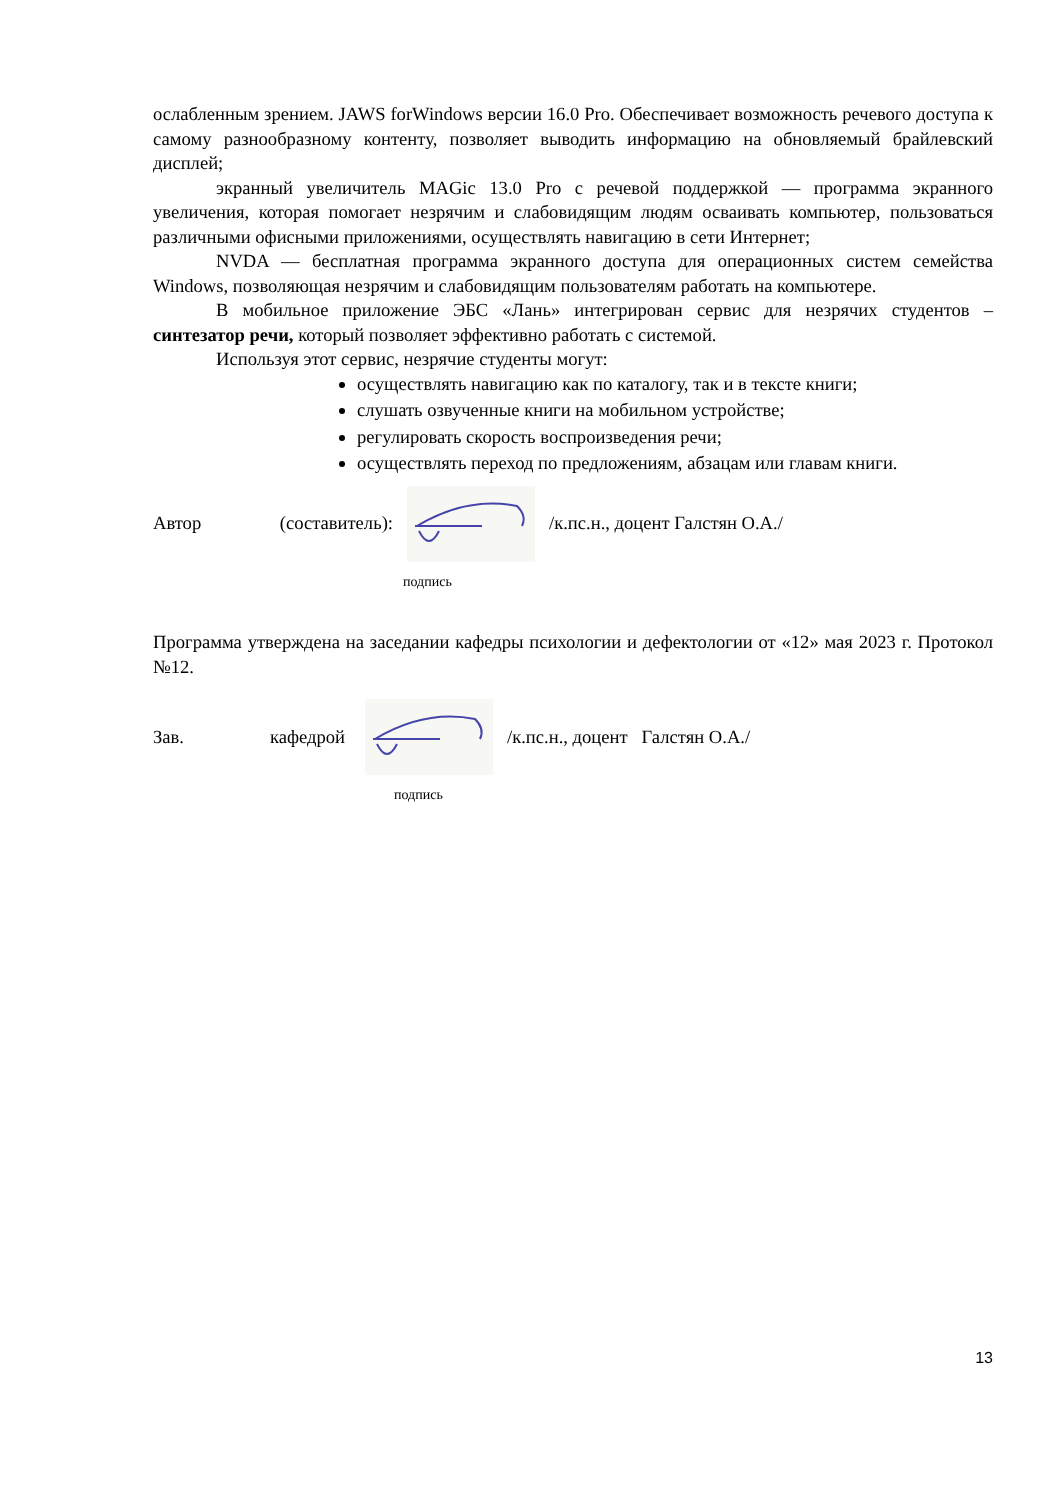ослабленным зрением. JAWS forWindows версии 16.0 Pro. Обеспечивает возможность речевого доступа к самому разнообразному контенту, позволяет выводить информацию на обновляемый брайлевский дисплей;
экранный увеличитель MAGic 13.0 Pro с речевой поддержкой — программа экранного увеличения, которая помогает незрячим и слабовидящим людям осваивать компьютер, пользоваться различными офисными приложениями, осуществлять навигацию в сети Интернет;
NVDA — бесплатная программа экранного доступа для операционных систем семейства Windows, позволяющая незрячим и слабовидящим пользователям работать на компьютере.
В мобильное приложение ЭБС «Лань» интегрирован сервис для незрячих студентов – синтезатор речи, который позволяет эффективно работать с системой.
Используя этот сервис, незрячие студенты могут:
осуществлять навигацию как по каталогу, так и в тексте книги;
слушать озвученные книги на мобильном устройстве;
регулировать скорость воспроизведения речи;
осуществлять переход по предложениям, абзацам или главам книги.
Автор (составитель): /к.пс.н., доцент Галстян О.А./
подпись
Программа утверждена на заседании кафедры психологии и дефектологии от «12» мая 2023 г. Протокол №12.
Зав. кафедрой
/к.пс.н., доцент Галстян О.А./
подпись
13